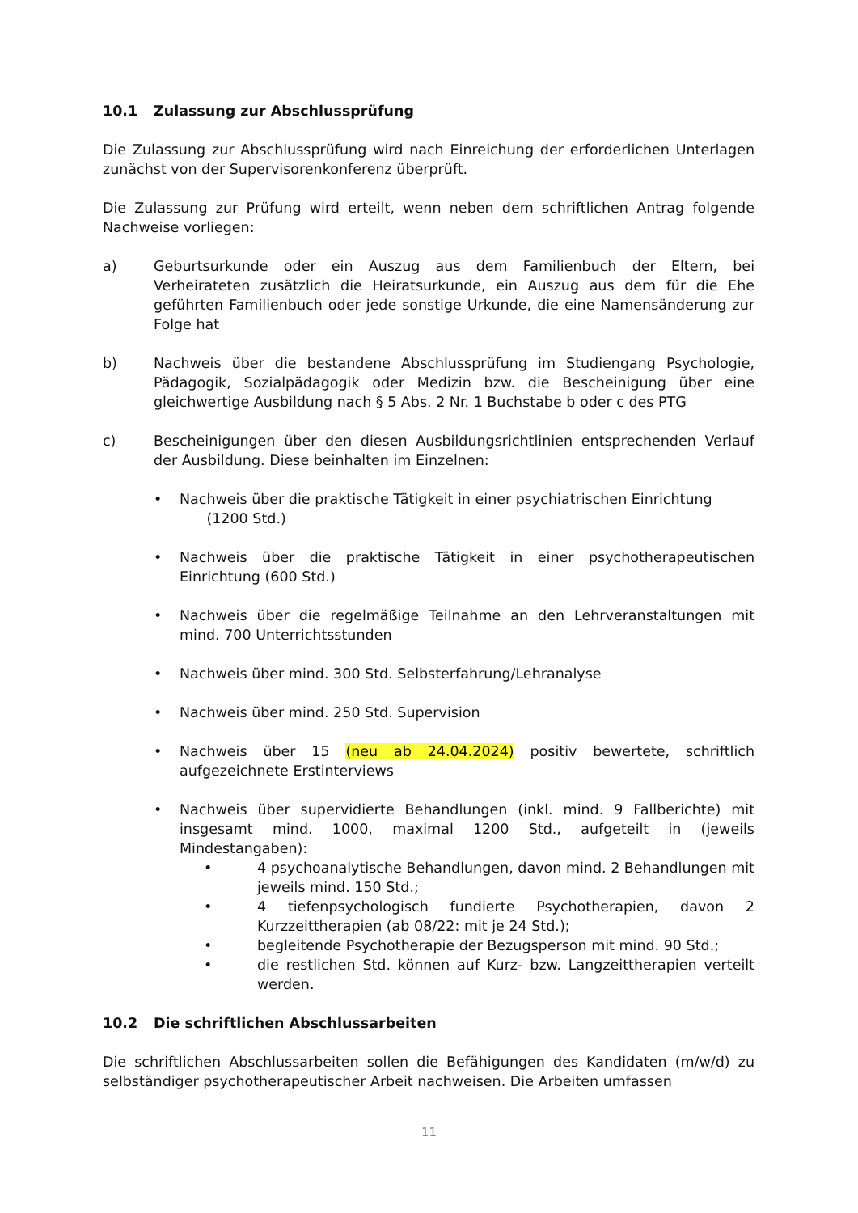10.1 Zulassung zur Abschlussprüfung
Die Zulassung zur Abschlussprüfung wird nach Einreichung der erforderlichen Unterlagen zunächst von der Supervisorenkonferenz überprüft.
Die Zulassung zur Prüfung wird erteilt, wenn neben dem schriftlichen Antrag folgende Nachweise vorliegen:
a) Geburtsurkunde oder ein Auszug aus dem Familienbuch der Eltern, bei Verheirateten zusätzlich die Heiratsurkunde, ein Auszug aus dem für die Ehe geführten Familienbuch oder jede sonstige Urkunde, die eine Namensänderung zur Folge hat
b) Nachweis über die bestandene Abschlussprüfung im Studiengang Psychologie, Pädagogik, Sozialpädagogik oder Medizin bzw. die Bescheinigung über eine gleichwertige Ausbildung nach § 5 Abs. 2 Nr. 1 Buchstabe b oder c des PTG
c) Bescheinigungen über den diesen Ausbildungsrichtlinien entsprechenden Verlauf der Ausbildung. Diese beinhalten im Einzelnen:
Nachweis über die praktische Tätigkeit in einer psychiatrischen Einrichtung
(1200 Std.)
Nachweis über die praktische Tätigkeit in einer psychotherapeutischen Einrichtung (600 Std.)
Nachweis über die regelmäßige Teilnahme an den Lehrveranstaltungen mit mind. 700 Unterrichtsstunden
Nachweis über mind. 300 Std. Selbsterfahrung/Lehranalyse
Nachweis über mind. 250 Std. Supervision
Nachweis über 15 (neu ab 24.04.2024) positiv bewertete, schriftlich aufgezeichnete Erstinterviews
Nachweis über supervidierte Behandlungen (inkl. mind. 9 Fallberichte) mit insgesamt mind. 1000, maximal 1200 Std., aufgeteilt in (jeweils Mindestangaben):
4 psychoanalytische Behandlungen, davon mind. 2 Behandlungen mit jeweils mind. 150 Std.;
4 tiefenpsychologisch fundierte Psychotherapien, davon 2 Kurzzeittherapien (ab 08/22: mit je 24 Std.);
begleitende Psychotherapie der Bezugsperson mit mind. 90 Std.;
die restlichen Std. können auf Kurz- bzw. Langzeittherapien verteilt werden.
10.2 Die schriftlichen Abschlussarbeiten
Die schriftlichen Abschlussarbeiten sollen die Befähigungen des Kandidaten (m/w/d) zu selbständiger psychotherapeutischer Arbeit nachweisen. Die Arbeiten umfassen
11